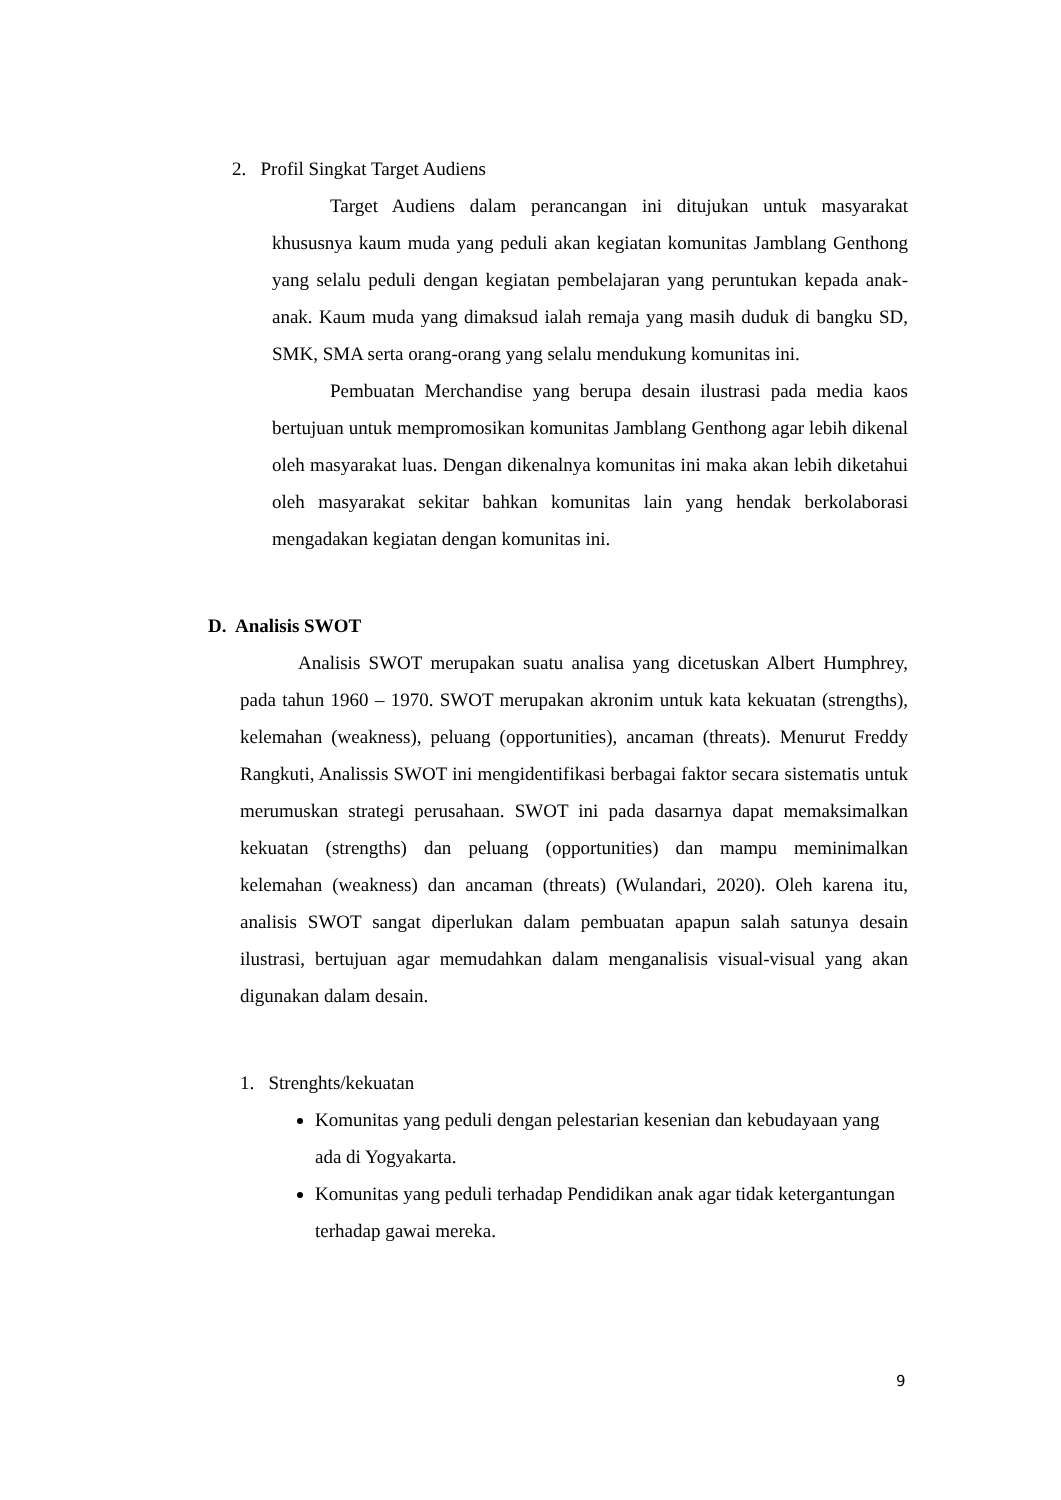2. Profil Singkat Target Audiens
Target Audiens dalam perancangan ini ditujukan untuk masyarakat khususnya kaum muda yang peduli akan kegiatan komunitas Jamblang Genthong yang selalu peduli dengan kegiatan pembelajaran yang peruntukan kepada anak-anak. Kaum muda yang dimaksud ialah remaja yang masih duduk di bangku SD, SMK, SMA serta orang-orang yang selalu mendukung komunitas ini.
Pembuatan Merchandise yang berupa desain ilustrasi pada media kaos bertujuan untuk mempromosikan komunitas Jamblang Genthong agar lebih dikenal oleh masyarakat luas. Dengan dikenalnya komunitas ini maka akan lebih diketahui oleh masyarakat sekitar bahkan komunitas lain yang hendak berkolaborasi mengadakan kegiatan dengan komunitas ini.
D. Analisis SWOT
Analisis SWOT merupakan suatu analisa yang dicetuskan Albert Humphrey, pada tahun 1960 – 1970. SWOT merupakan akronim untuk kata kekuatan (strengths), kelemahan (weakness), peluang (opportunities), ancaman (threats). Menurut Freddy Rangkuti, Analissis SWOT ini mengidentifikasi berbagai faktor secara sistematis untuk merumuskan strategi perusahaan. SWOT ini pada dasarnya dapat memaksimalkan kekuatan (strengths) dan peluang (opportunities) dan mampu meminimalkan kelemahan (weakness) dan ancaman (threats) (Wulandari, 2020). Oleh karena itu, analisis SWOT sangat diperlukan dalam pembuatan apapun salah satunya desain ilustrasi, bertujuan agar memudahkan dalam menganalisis visual-visual yang akan digunakan dalam desain.
1. Strenghts/kekuatan
Komunitas yang peduli dengan pelestarian kesenian dan kebudayaan yang ada di Yogyakarta.
Komunitas yang peduli terhadap Pendidikan anak agar tidak ketergantungan terhadap gawai mereka.
9